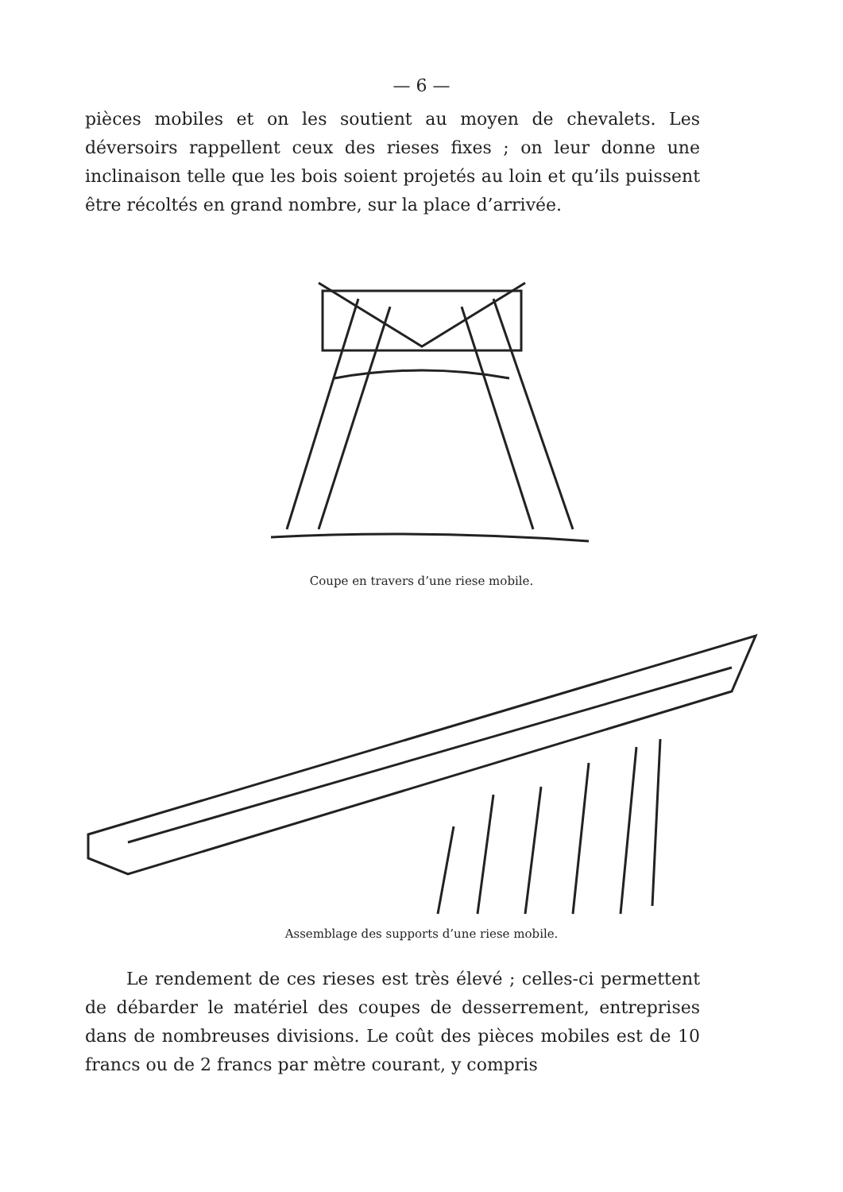— 6 —
pièces mobiles et on les soutient au moyen de chevalets. Les déversoirs rappellent ceux des rieses fixes ; on leur donne une inclinaison telle que les bois soient projetés au loin et qu’ils puissent être récoltés en grand nombre, sur la place d’arrivée.
Coupe en travers d’une riese mobile.
Assemblage des supports d’une riese mobile.
Le rendement de ces rieses est très élevé ; celles-ci permettent de débarder le matériel des coupes de desserrement, entreprises dans de nombreuses divisions. Le coût des pièces mobiles est de 10 francs ou de 2 francs par mètre courant, y compris